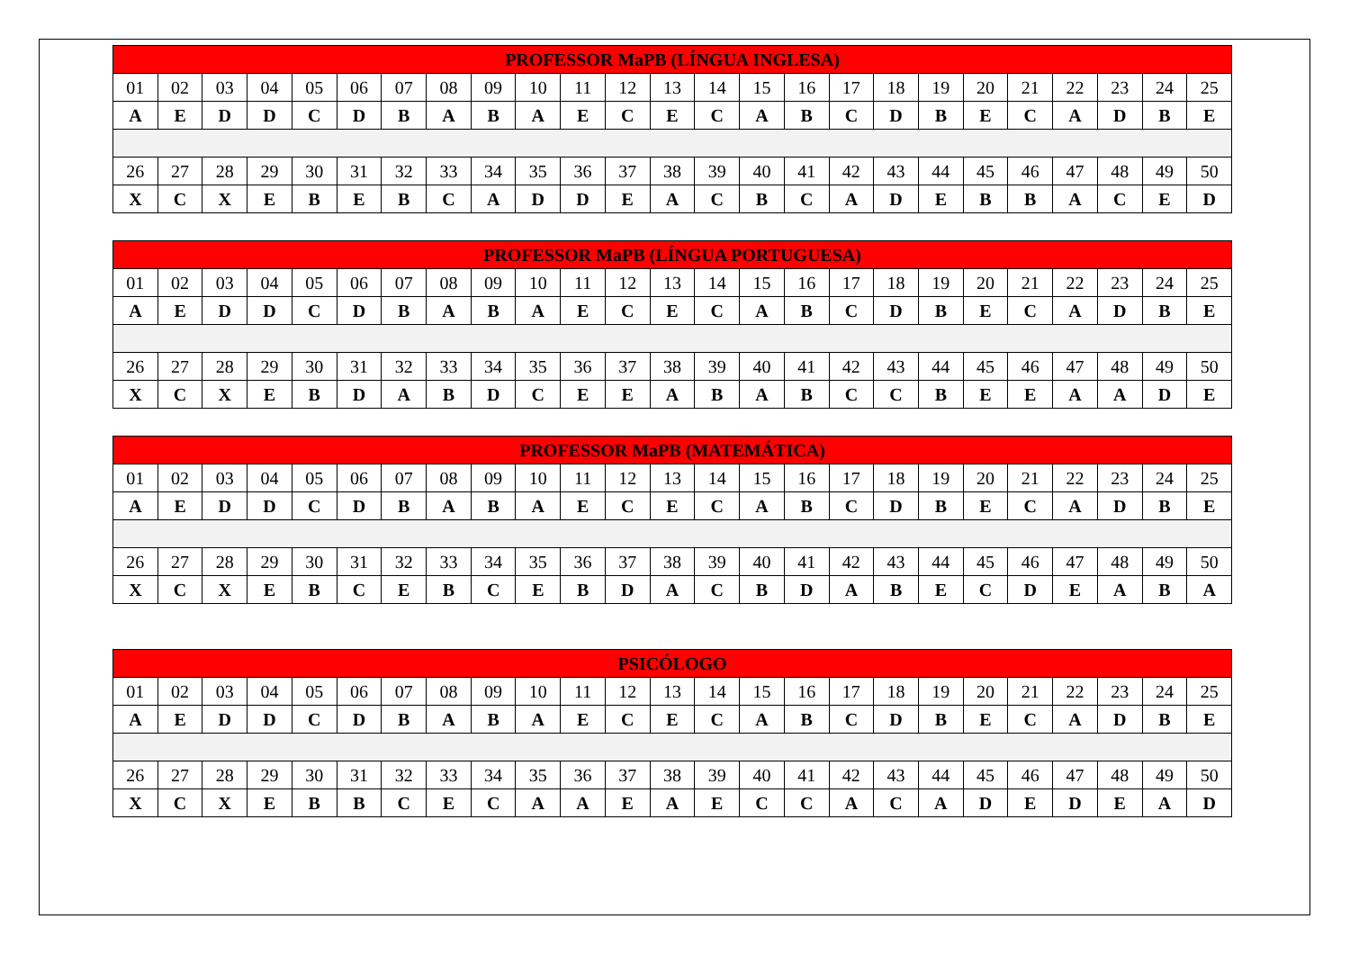| PROFESSOR MaPB (LÍNGUA INGLESA) | | | | | | | | | | | | | | | | | | | | | | | | |
| --- | --- | --- | --- | --- | --- | --- | --- | --- | --- | --- | --- | --- | --- | --- | --- | --- | --- | --- | --- | --- | --- | --- | --- | --- |
| 01 | 02 | 03 | 04 | 05 | 06 | 07 | 08 | 09 | 10 | 11 | 12 | 13 | 14 | 15 | 16 | 17 | 18 | 19 | 20 | 21 | 22 | 23 | 24 | 25 |
| A | E | D | D | C | D | B | A | B | A | E | C | E | C | A | B | C | D | B | E | C | A | D | B | E |
| 26 | 27 | 28 | 29 | 30 | 31 | 32 | 33 | 34 | 35 | 36 | 37 | 38 | 39 | 40 | 41 | 42 | 43 | 44 | 45 | 46 | 47 | 48 | 49 | 50 |
| X | C | X | E | B | E | B | C | A | D | D | E | A | C | B | C | A | D | E | B | B | A | C | E | D |
| PROFESSOR MaPB (LÍNGUA PORTUGUESA) | | | | | | | | | | | | | | | | | | | | | | | | |
| --- | --- | --- | --- | --- | --- | --- | --- | --- | --- | --- | --- | --- | --- | --- | --- | --- | --- | --- | --- | --- | --- | --- | --- | --- |
| 01 | 02 | 03 | 04 | 05 | 06 | 07 | 08 | 09 | 10 | 11 | 12 | 13 | 14 | 15 | 16 | 17 | 18 | 19 | 20 | 21 | 22 | 23 | 24 | 25 |
| A | E | D | D | C | D | B | A | B | A | E | C | E | C | A | B | C | D | B | E | C | A | D | B | E |
| 26 | 27 | 28 | 29 | 30 | 31 | 32 | 33 | 34 | 35 | 36 | 37 | 38 | 39 | 40 | 41 | 42 | 43 | 44 | 45 | 46 | 47 | 48 | 49 | 50 |
| X | C | X | E | B | D | A | B | D | C | E | E | A | B | A | B | C | C | B | E | E | A | A | D | E |
| PROFESSOR MaPB (MATEMÁTICA) | | | | | | | | | | | | | | | | | | | | | | | | |
| --- | --- | --- | --- | --- | --- | --- | --- | --- | --- | --- | --- | --- | --- | --- | --- | --- | --- | --- | --- | --- | --- | --- | --- | --- |
| 01 | 02 | 03 | 04 | 05 | 06 | 07 | 08 | 09 | 10 | 11 | 12 | 13 | 14 | 15 | 16 | 17 | 18 | 19 | 20 | 21 | 22 | 23 | 24 | 25 |
| A | E | D | D | C | D | B | A | B | A | E | C | E | C | A | B | C | D | B | E | C | A | D | B | E |
| 26 | 27 | 28 | 29 | 30 | 31 | 32 | 33 | 34 | 35 | 36 | 37 | 38 | 39 | 40 | 41 | 42 | 43 | 44 | 45 | 46 | 47 | 48 | 49 | 50 |
| X | C | X | E | B | C | E | B | C | E | B | D | A | C | B | D | A | B | E | C | D | E | A | B | A |
| PSICÓLOGO | | | | | | | | | | | | | | | | | | | | | | | | |
| --- | --- | --- | --- | --- | --- | --- | --- | --- | --- | --- | --- | --- | --- | --- | --- | --- | --- | --- | --- | --- | --- | --- | --- | --- |
| 01 | 02 | 03 | 04 | 05 | 06 | 07 | 08 | 09 | 10 | 11 | 12 | 13 | 14 | 15 | 16 | 17 | 18 | 19 | 20 | 21 | 22 | 23 | 24 | 25 |
| A | E | D | D | C | D | B | A | B | A | E | C | E | C | A | B | C | D | B | E | C | A | D | B | E |
| 26 | 27 | 28 | 29 | 30 | 31 | 32 | 33 | 34 | 35 | 36 | 37 | 38 | 39 | 40 | 41 | 42 | 43 | 44 | 45 | 46 | 47 | 48 | 49 | 50 |
| X | C | X | E | B | B | C | E | C | A | A | E | A | E | C | C | A | C | A | D | E | D | E | A | D |